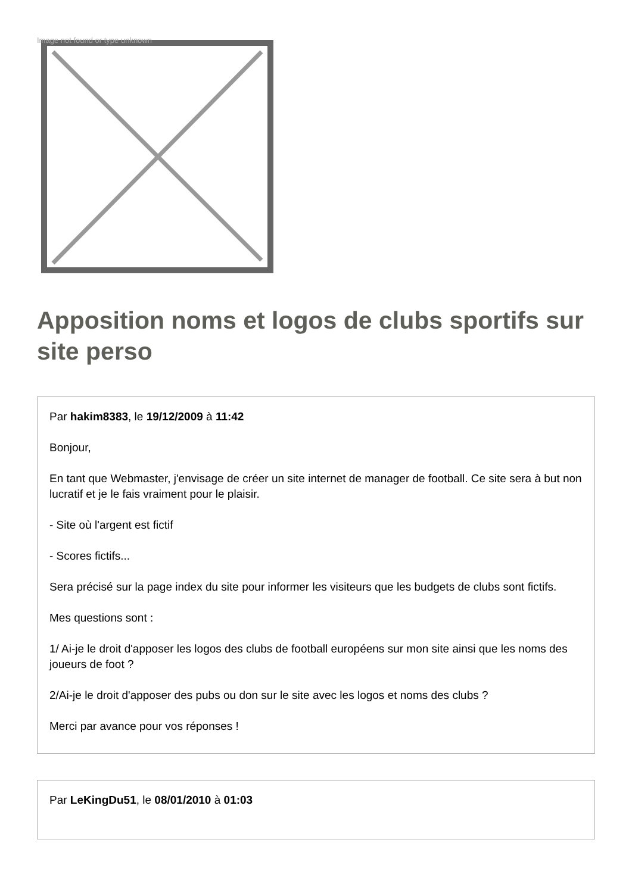Image not found or type unknown
Apposition noms et logos de clubs sportifs sur site perso
Par hakim8383, le 19/12/2009 à 11:42
Bonjour,
En tant que Webmaster, j'envisage de créer un site internet de manager de football. Ce site sera à but non lucratif et je le fais vraiment pour le plaisir.
- Site où l'argent est fictif
- Scores fictifs...
Sera précisé sur la page index du site pour informer les visiteurs que les budgets de clubs sont fictifs.
Mes questions sont :
1/ Ai-je le droit d'apposer les logos des clubs de football européens sur mon site ainsi que les noms des joueurs de foot ?
2/Ai-je le droit d'apposer des pubs ou don sur le site avec les logos et noms des clubs ?
Merci par avance pour vos réponses !
Par LeKingDu51, le 08/01/2010 à 01:03